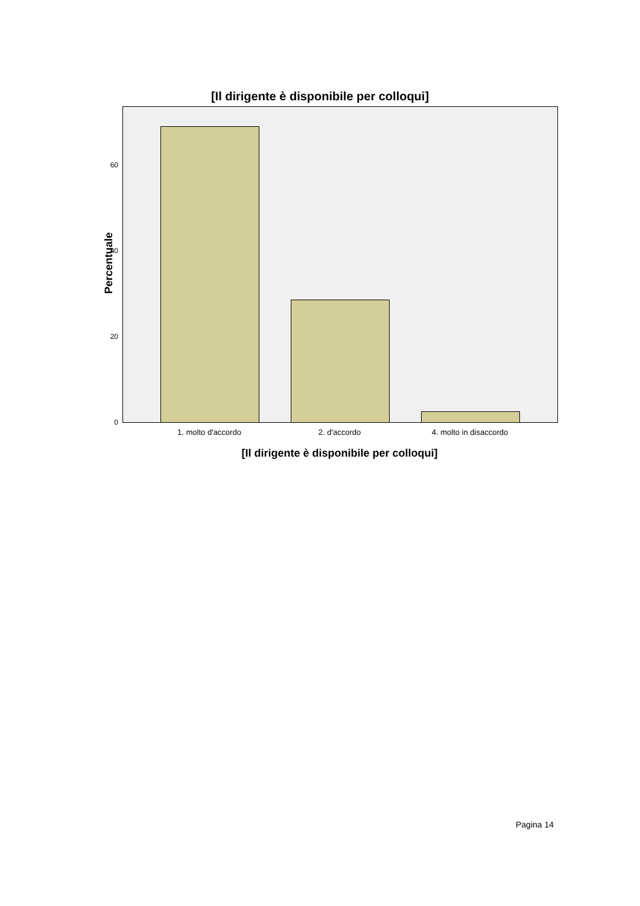[Il dirigente è disponibile per colloqui]
Percentuale
60
40
20
0
1. molto d'accordo 2. d'accordo 4. molto in disaccordo
[Il dirigente è disponibile per colloqui]
Pagina 14